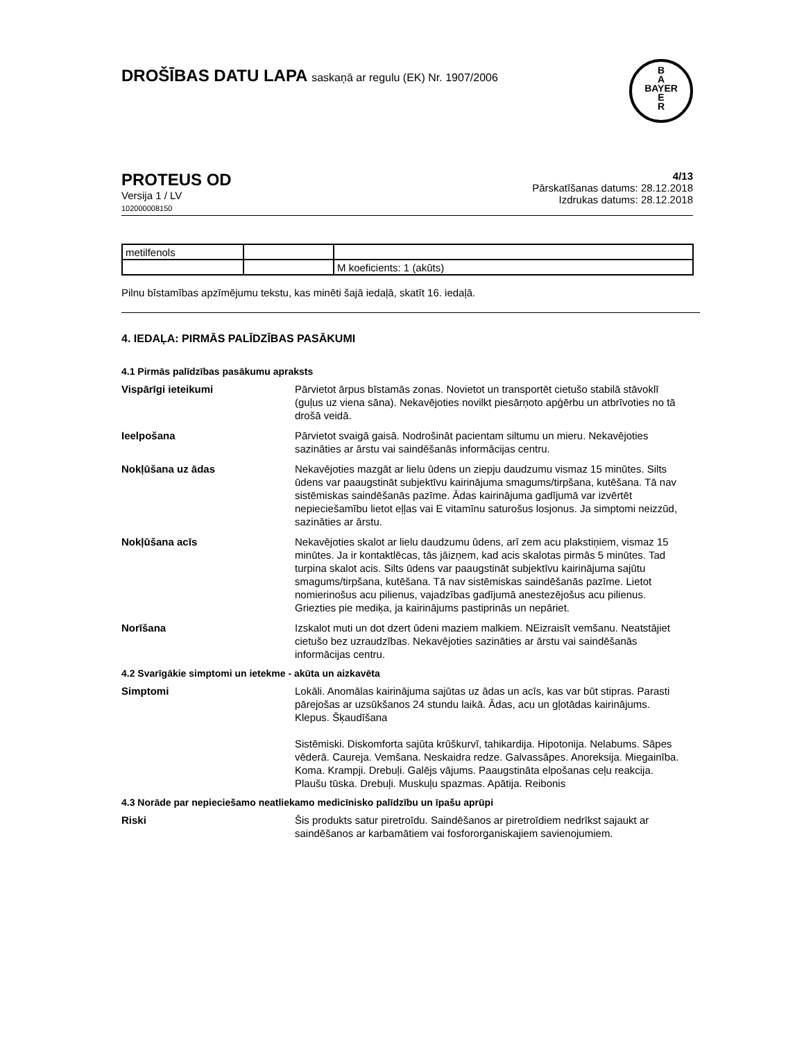DROŠĪBAS DATU LAPA saskaņā ar regulu (EK) Nr. 1907/2006
B
A
BAYER
E
R
PROTEUS OD
Versija 1 / LV
102000008150
4/13
Pārskatīšanas datums: 28.12.2018
Izdrukas datums: 28.12.2018
| metilfenols | | |
| | | M koeficients: 1 (akūts) |
Pilnu bīstamības apzīmējumu tekstu, kas minēti šajā iedaļā, skatīt 16. iedaļā.
4. IEDAĻA: PIRMĀS PALĪDZĪBAS PASĀKUMI
4.1 Pirmās palīdzības pasākumu apraksts
Vispārīgi ieteikumi Pārvietot ārpus bīstamās zonas. Novietot un transportēt cietušo stabilā stāvoklī (guļus uz viena sāna). Nekavējoties novilkt piesārņoto apģērbu un atbrīvoties no tā drošā veidā.
Ieelpošana Pārvietot svaigā gaisā. Nodrošināt pacientam siltumu un mieru. Nekavējoties sazināties ar ārstu vai saindēšanās informācijas centru.
Nokļūšana uz ādas Nekavējoties mazgāt ar lielu ūdens un ziepju daudzumu vismaz 15 minūtes. Silts ūdens var paaugstināt subjektīvu kairinājuma smagums/tirpšana, kutēšana. Tā nav sistēmiskas saindēšanās pazīme. Ādas kairinājuma gadījumā var izvērtēt nepieciešamību lietot eļļas vai E vitamīnu saturošus losjonus. Ja simptomi neizzūd, sazināties ar ārstu.
Nokļūšana acīs Nekavējoties skalot ar lielu daudzumu ūdens, arī zem acu plakstiņiem, vismaz 15 minūtes. Ja ir kontaktlēcas, tās jāizņem, kad acis skalotas pirmās 5 minūtes. Tad turpina skalot acis. Silts ūdens var paaugstināt subjektīvu kairinājuma sajūtu smagums/tirpšana, kutēšana. Tā nav sistēmiskas saindēšanās pazīme. Lietot nomierinošus acu pilienus, vajadzības gadījumā anestezējošus acu pilienus. Griezties pie mediķa, ja kairinājums pastiprinās un nepāriet.
Norīšana Izskalot muti un dot dzert ūdeni maziem malkiem. NEizraisīt vemšanu. Neatstājiet cietušo bez uzraudzības. Nekavējoties sazināties ar ārstu vai saindēšanās informācijas centru.
4.2 Svarīgākie simptomi un ietekme - akūta un aizkavēta
Simptomi Lokāli. Anomālas kairinājuma sajūtas uz ādas un acīs, kas var būt stipras. Parasti pārejošas ar uzsūkšanos 24 stundu laikā. Ādas, acu un gļotādas kairinājums. Klepus. Šķaudīšana
Sistēmiski. Diskomforta sajūta krūškurvī, tahikardija. Hipotonija. Nelabums. Sāpes vēderā. Caureja. Vemšana. Neskaidra redze. Galvassāpes. Anoreksija. Miegainība. Koma. Krampji. Drebuļi. Galējs vājums. Paaugstināta elpošanas ceļu reakcija. Plaušu tūska. Drebuļi. Muskuļu spazmas. Apātija. Reibonis
4.3 Norāde par nepieciešamo neatliekamo medicīnisko palīdzību un īpašu aprūpi
Riski Šis produkts satur piretroīdu. Saindēšanos ar piretroīdiem nedrīkst sajaukt ar saindēšanos ar karbamātiem vai fosfororganiskajiem savienojumiem.